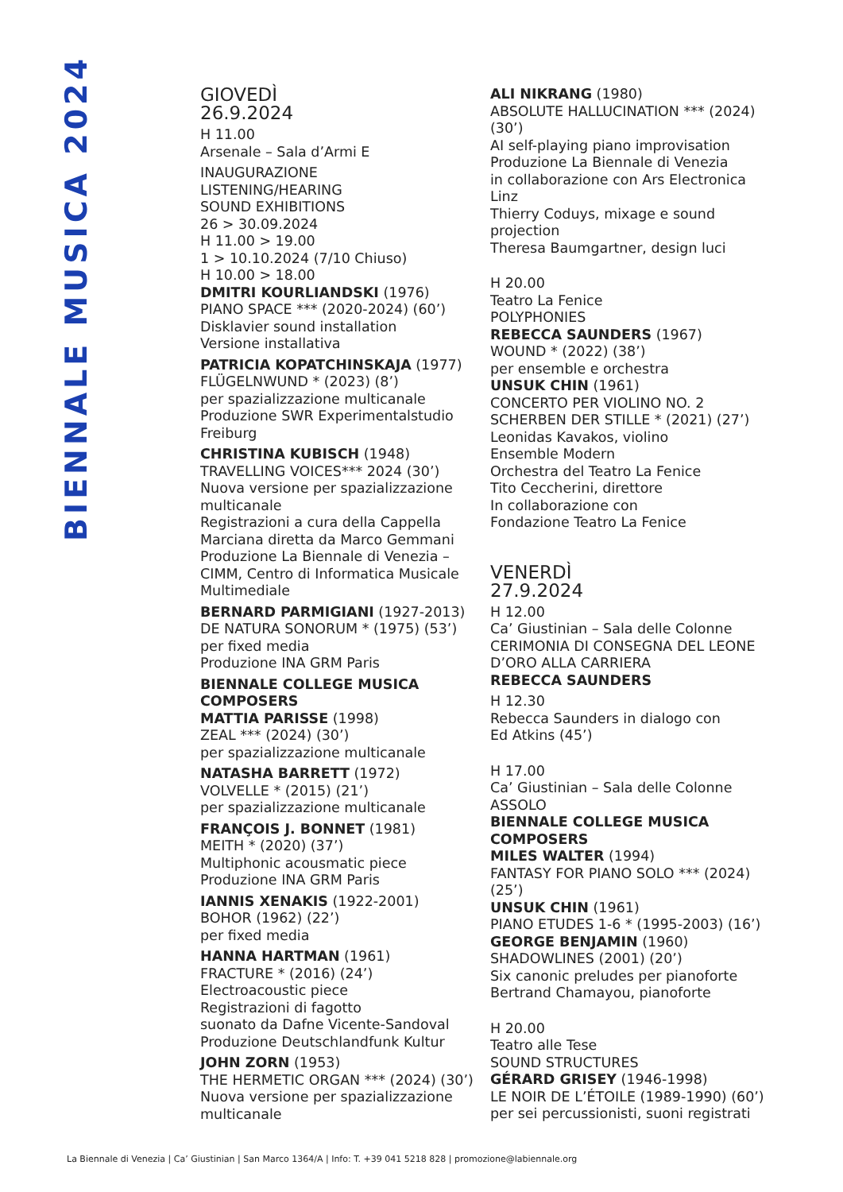BIENNALE MUSICA 2024
GIOVEDÌ
26.9.2024
H 11.00
Arsenale – Sala d’Armi E
INAUGURAZIONE
LISTENING/HEARING
SOUND EXHIBITIONS
26 > 30.09.2024
H 11.00 > 19.00
1 > 10.10.2024 (7/10 Chiuso)
H 10.00 > 18.00
DMITRI KOURLIANDSKI (1976)
PIANO SPACE *** (2020-2024) (60’)
Disklavier sound installation
Versione installativa
PATRICIA KOPATCHINSKAJA (1977)
FLÜGELNWUND * (2023) (8’)
per spazializzazione multicanale
Produzione SWR Experimentalstudio Freiburg
CHRISTINA KUBISCH (1948)
TRAVELLING VOICES*** 2024 (30’)
Nuova versione per spazializzazione multicanale
Registrazioni a cura della Cappella Marciana diretta da Marco Gemmani
Produzione La Biennale di Venezia – CIMM, Centro di Informatica Musicale Multimediale
BERNARD PARMIGIANI (1927-2013)
DE NATURA SONORUM * (1975) (53’)
per fixed media
Produzione INA GRM Paris
BIENNALE COLLEGE MUSICA COMPOSERS
MATTIA PARISSE (1998)
ZEAL *** (2024) (30’)
per spazializzazione multicanale
NATASHA BARRETT (1972)
VOLVELLE * (2015) (21’)
per spazializzazione multicanale
FRANÇOIS J. BONNET (1981)
MEITH * (2020) (37’)
Multiphonic acousmatic piece
Produzione INA GRM Paris
IANNIS XENAKIS (1922-2001)
BOHOR (1962) (22’)
per fixed media
HANNA HARTMAN (1961)
FRACTURE * (2016) (24’)
Electroacoustic piece
Registrazioni di fagotto
suonato da Dafne Vicente-Sandoval
Produzione Deutschlandfunk Kultur
JOHN ZORN (1953)
THE HERMETIC ORGAN *** (2024) (30’)
Nuova versione per spazializzazione multicanale
ALI NIKRANG (1980)
ABSOLUTE HALLUCINATION *** (2024) (30’)
AI self-playing piano improvisation
Produzione La Biennale di Venezia
in collaborazione con Ars Electronica Linz
Thierry Coduys, mixage e sound projection
Theresa Baumgartner, design luci
H 20.00
Teatro La Fenice
POLYPHONIES
REBECCA SAUNDERS (1967)
WOUND * (2022) (38’)
per ensemble e orchestra
UNSUK CHIN (1961)
CONCERTO PER VIOLINO NO. 2
SCHERBEN DER STILLE * (2021) (27’)
Leonidas Kavakos, violino
Ensemble Modern
Orchestra del Teatro La Fenice
Tito Ceccherini, direttore
In collaborazione con
Fondazione Teatro La Fenice
VENERDÌ
27.9.2024
H 12.00
Ca’ Giustinian – Sala delle Colonne
CERIMONIA DI CONSEGNA DEL LEONE D’ORO ALLA CARRIERA
REBECCA SAUNDERS
H 12.30
Rebecca Saunders in dialogo con
Ed Atkins (45’)
H 17.00
Ca’ Giustinian – Sala delle Colonne
ASSOLO
BIENNALE COLLEGE MUSICA COMPOSERS
MILES WALTER (1994)
FANTASY FOR PIANO SOLO *** (2024) (25’)
UNSUK CHIN (1961)
PIANO ETUDES 1-6 * (1995-2003) (16’)
GEORGE BENJAMIN (1960)
SHADOWLINES (2001) (20’)
Six canonic preludes per pianoforte
Bertrand Chamayou, pianoforte
H 20.00
Teatro alle Tese
SOUND STRUCTURES
GÉRARD GRISEY (1946-1998)
LE NOIR DE L’ÉTOILE (1989-1990) (60’)
per sei percussionisti, suoni registrati
La Biennale di Venezia | Ca’ Giustinian | San Marco 1364/A | Info: T. +39 041 5218 828 | promozione@labiennale.org